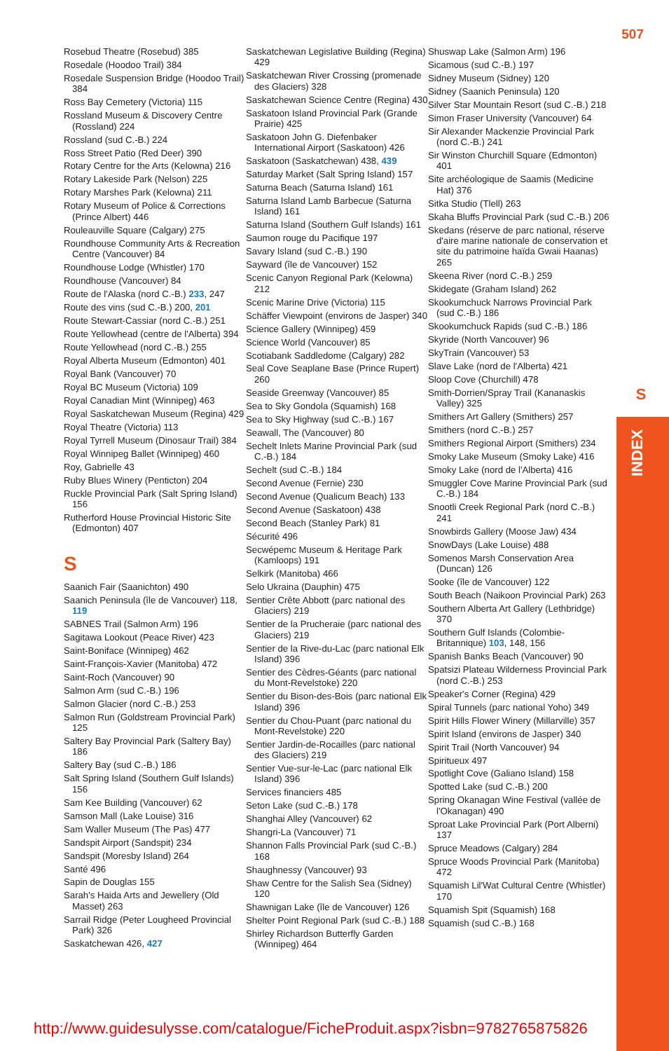507
S
INDEX
Rosebud Theatre (Rosebud) 385
Rosedale (Hoodoo Trail) 384
Rosedale Suspension Bridge (Hoodoo Trail) 384
Ross Bay Cemetery (Victoria) 115
Rossland Museum & Discovery Centre (Rossland) 224
Rossland (sud C.-B.) 224
Ross Street Patio (Red Deer) 390
Rotary Centre for the Arts (Kelowna) 216
Rotary Lakeside Park (Nelson) 225
Rotary Marshes Park (Kelowna) 211
Rotary Museum of Police & Corrections (Prince Albert) 446
Rouleauville Square (Calgary) 275
Roundhouse Community Arts & Recreation Centre (Vancouver) 84
Roundhouse Lodge (Whistler) 170
Roundhouse (Vancouver) 84
Route de l'Alaska (nord C.-B.) 233, 247
Route des vins (sud C.-B.) 200, 201
Route Stewart-Cassiar (nord C.-B.) 251
Route Yellowhead (centre de l'Alberta) 394
Route Yellowhead (nord C.-B.) 255
Royal Alberta Museum (Edmonton) 401
Royal Bank (Vancouver) 70
Royal BC Museum (Victoria) 109
Royal Canadian Mint (Winnipeg) 463
Royal Saskatchewan Museum (Regina) 429
Royal Theatre (Victoria) 113
Royal Tyrrell Museum (Dinosaur Trail) 384
Royal Winnipeg Ballet (Winnipeg) 460
Roy, Gabrielle 43
Ruby Blues Winery (Penticton) 204
Ruckle Provincial Park (Salt Spring Island) 156
Rutherford House Provincial Historic Site (Edmonton) 407
S
Saanich Fair (Saanichton) 490
Saanich Peninsula (île de Vancouver) 118, 119
SABNES Trail (Salmon Arm) 196
Sagitawa Lookout (Peace River) 423
Saint-Boniface (Winnipeg) 462
Saint-François-Xavier (Manitoba) 472
Saint-Roch (Vancouver) 90
Salmon Arm (sud C.-B.) 196
Salmon Glacier (nord C.-B.) 253
Salmon Run (Goldstream Provincial Park) 125
Saltery Bay Provincial Park (Saltery Bay) 186
Saltery Bay (sud C.-B.) 186
Salt Spring Island (Southern Gulf Islands) 156
Sam Kee Building (Vancouver) 62
Samson Mall (Lake Louise) 316
Sam Waller Museum (The Pas) 477
Sandspit Airport (Sandspit) 234
Sandspit (Moresby Island) 264
Santé 496
Sapin de Douglas 155
Sarah's Haida Arts and Jewellery (Old Masset) 263
Sarrail Ridge (Peter Lougheed Provincial Park) 326
Saskatchewan 426, 427
Saskatchewan Legislative Building (Regina) 429
Saskatchewan River Crossing (promenade des Glaciers) 328
Saskatchewan Science Centre (Regina) 430
Saskatoon Island Provincial Park (Grande Prairie) 425
Saskatoon John G. Diefenbaker International Airport (Saskatoon) 426
Saskatoon (Saskatchewan) 438, 439
Saturday Market (Salt Spring Island) 157
Saturna Beach (Saturna Island) 161
Saturna Island Lamb Barbecue (Saturna Island) 161
Saturna Island (Southern Gulf Islands) 161
Saumon rouge du Pacifique 197
Savary Island (sud C.-B.) 190
Sayward (île de Vancouver) 152
Scenic Canyon Regional Park (Kelowna) 212
Scenic Marine Drive (Victoria) 115
Schäffer Viewpoint (environs de Jasper) 340
Science Gallery (Winnipeg) 459
Science World (Vancouver) 85
Scotiabank Saddledome (Calgary) 282
Seal Cove Seaplane Base (Prince Rupert) 260
Seaside Greenway (Vancouver) 85
Sea to Sky Gondola (Squamish) 168
Sea to Sky Highway (sud C.-B.) 167
Seawall, The (Vancouver) 80
Sechelt Inlets Marine Provincial Park (sud C.-B.) 184
Sechelt (sud C.-B.) 184
Second Avenue (Fernie) 230
Second Avenue (Qualicum Beach) 133
Second Avenue (Saskatoon) 438
Second Beach (Stanley Park) 81
Sécurité 496
Secwépemc Museum & Heritage Park (Kamloops) 191
Selkirk (Manitoba) 466
Selo Ukraina (Dauphin) 475
Sentier Crête Abbott (parc national des Glaciers) 219
Sentier de la Prucheraie (parc national des Glaciers) 219
Sentier de la Rive-du-Lac (parc national Elk Island) 396
Sentier des Cèdres-Géants (parc national du Mont-Revelstoke) 220
Sentier du Bison-des-Bois (parc national Elk Island) 396
Sentier du Chou-Puant (parc national du Mont-Revelstoke) 220
Sentier Jardin-de-Rocailles (parc national des Glaciers) 219
Sentier Vue-sur-le-Lac (parc national Elk Island) 396
Services financiers 485
Seton Lake (sud C.-B.) 178
Shanghai Alley (Vancouver) 62
Shangri-La (Vancouver) 71
Shannon Falls Provincial Park (sud C.-B.) 168
Shaughnessy (Vancouver) 93
Shaw Centre for the Salish Sea (Sidney) 120
Shawnigan Lake (île de Vancouver) 126
Shelter Point Regional Park (sud C.-B.) 188
Shirley Richardson Butterfly Garden (Winnipeg) 464
Shuswap Lake (Salmon Arm) 196
Sicamous (sud C.-B.) 197
Sidney Museum (Sidney) 120
Sidney (Saanich Peninsula) 120
Silver Star Mountain Resort (sud C.-B.) 218
Simon Fraser University (Vancouver) 64
Sir Alexander Mackenzie Provincial Park (nord C.-B.) 241
Sir Winston Churchill Square (Edmonton) 401
Site archéologique de Saamis (Medicine Hat) 376
Sitka Studio (Tlell) 263
Skaha Bluffs Provincial Park (sud C.-B.) 206
Skedans (réserve de parc national, réserve d'aire marine nationale de conservation et site du patrimoine haïda Gwaii Haanas) 265
Skeena River (nord C.-B.) 259
Skidegate (Graham Island) 262
Skookumchuck Narrows Provincial Park (sud C.-B.) 186
Skookumchuck Rapids (sud C.-B.) 186
Skyride (North Vancouver) 96
SkyTrain (Vancouver) 53
Slave Lake (nord de l'Alberta) 421
Sloop Cove (Churchill) 478
Smith-Dorrien/Spray Trail (Kananaskis Valley) 325
Smithers Art Gallery (Smithers) 257
Smithers (nord C.-B.) 257
Smithers Regional Airport (Smithers) 234
Smoky Lake Museum (Smoky Lake) 416
Smoky Lake (nord de l'Alberta) 416
Smuggler Cove Marine Provincial Park (sud C.-B.) 184
Snootli Creek Regional Park (nord C.-B.) 241
Snowbirds Gallery (Moose Jaw) 434
SnowDays (Lake Louise) 488
Somenos Marsh Conservation Area (Duncan) 126
Sooke (île de Vancouver) 122
South Beach (Naikoon Provincial Park) 263
Southern Alberta Art Gallery (Lethbridge) 370
Southern Gulf Islands (Colombie-Britannique) 103, 148, 156
Spanish Banks Beach (Vancouver) 90
Spatsizi Plateau Wilderness Provincial Park (nord C.-B.) 253
Speaker's Corner (Regina) 429
Spiral Tunnels (parc national Yoho) 349
Spirit Hills Flower Winery (Millarville) 357
Spirit Island (environs de Jasper) 340
Spirit Trail (North Vancouver) 94
Spiritueux 497
Spotlight Cove (Galiano Island) 158
Spotted Lake (sud C.-B.) 200
Spring Okanagan Wine Festival (vallée de l'Okanagan) 490
Sproat Lake Provincial Park (Port Alberni) 137
Spruce Meadows (Calgary) 284
Spruce Woods Provincial Park (Manitoba) 472
Squamish Lil'Wat Cultural Centre (Whistler) 170
Squamish Spit (Squamish) 168
Squamish (sud C.-B.) 168
http://www.guidesulysse.com/catalogue/FicheProduit.aspx?isbn=9782765875826